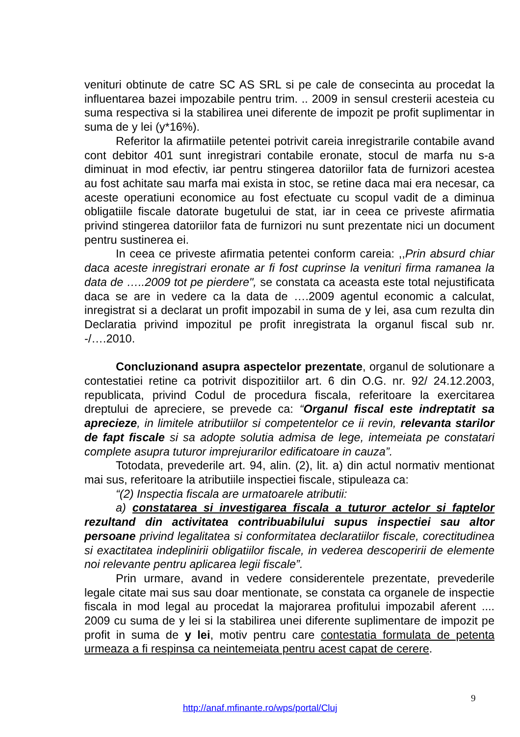venituri obtinute de catre SC AS SRL si pe cale de consecinta au procedat la influentarea bazei impozabile pentru trim. .. 2009 in sensul cresterii acesteia cu suma respectiva si la stabilirea unei diferente de impozit pe profit suplimentar in suma de y lei (y*16%).
Referitor la afirmatiile petentei potrivit careia inregistrarile contabile avand cont debitor 401 sunt inregistrari contabile eronate, stocul de marfa nu s-a diminuat in mod efectiv, iar pentru stingerea datoriilor fata de furnizori acestea au fost achitate sau marfa mai exista in stoc, se retine daca mai era necesar, ca aceste operatiuni economice au fost efectuate cu scopul vadit de a diminua obligatiile fiscale datorate bugetului de stat, iar in ceea ce priveste afirmatia privind stingerea datoriilor fata de furnizori nu sunt prezentate nici un document pentru sustinerea ei.
In ceea ce priveste afirmatia petentei conform careia: ,,Prin absurd chiar daca aceste inregistrari eronate ar fi fost cuprinse la venituri firma ramanea la data de …..2009 tot pe pierdere", se constata ca aceasta este total nejustificata daca se are in vedere ca la data de ….2009 agentul economic a calculat, inregistrat si a declarat un profit impozabil in suma de y lei, asa cum rezulta din Declaratia privind impozitul pe profit inregistrata la organul fiscal sub nr. -/….2010.
Concluzionand asupra aspectelor prezentate, organul de solutionare a contestatiei retine ca potrivit dispozitiilor art. 6 din O.G. nr. 92/ 24.12.2003, republicata, privind Codul de procedura fiscala, referitoare la exercitarea dreptului de apreciere, se prevede ca: “Organul fiscal este indreptatit sa aprecieze, in limitele atributiilor si competentelor ce ii revin, relevanta starilor de fapt fiscale si sa adopte solutia admisa de lege, intemeiata pe constatari complete asupra tuturor imprejurarilor edificatoare in cauza”.
Totodata, prevederile art. 94, alin. (2), lit. a) din actul normativ mentionat mai sus, referitoare la atributiile inspectiei fiscale, stipuleaza ca:
“(2) Inspectia fiscala are urmatoarele atributii:
a) constatarea si investigarea fiscala a tuturor actelor si faptelor rezultand din activitatea contribuabilului supus inspectiei sau altor persoane privind legalitatea si conformitatea declaratiilor fiscale, corectitudinea si exactitatea indeplinirii obligatiilor fiscale, in vederea descoperirii de elemente noi relevante pentru aplicarea legii fiscale”.
Prin urmare, avand in vedere considerentele prezentate, prevederile legale citate mai sus sau doar mentionate, se constata ca organele de inspectie fiscala in mod legal au procedat la majorarea profitului impozabil aferent .... 2009 cu suma de y lei si la stabilirea unei diferente suplimentare de impozit pe profit in suma de y lei, motiv pentru care contestatia formulata de petenta urmeaza a fi respinsa ca neintemeiata pentru acest capat de cerere.
9
http://anaf.mfinante.ro/wps/portal/Cluj